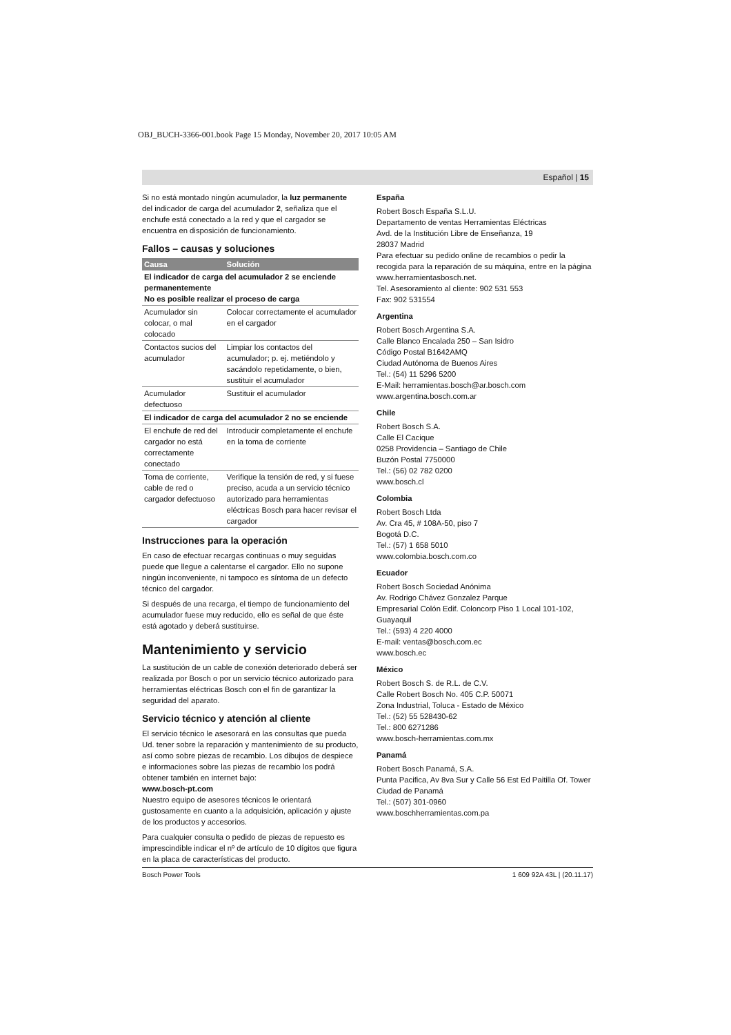OBJ_BUCH-3366-001.book Page 15 Monday, November 20, 2017 10:05 AM
Español | 15
Si no está montado ningún acumulador, la luz permanente del indicador de carga del acumulador 2, señaliza que el enchufe está conectado a la red y que el cargador se encuentra en disposición de funcionamiento.
Fallos – causas y soluciones
| Causa | Solución |
| --- | --- |
| El indicador de carga del acumulador 2 se enciende permanentemente No es posible realizar el proceso de carga | |
| Acumulador sin colocar, o mal colocado | Colocar correctamente el acumulador en el cargador |
| Contactos sucios del acumulador | Limpiar los contactos del acumulador; p. ej. metiéndolo y sacándolo repetidamente, o bien, sustituir el acumulador |
| Acumulador defectuoso | Sustituir el acumulador |
| El indicador de carga del acumulador 2 no se enciende | |
| El enchufe de red del cargador no está correctamente conectado | Introducir completamente el enchufe en la toma de corriente |
| Toma de corriente, cable de red o cargador defectuoso | Verifique la tensión de red, y si fuese preciso, acuda a un servicio técnico autorizado para herramientas eléctricas Bosch para hacer revisar el cargador |
Instrucciones para la operación
En caso de efectuar recargas continuas o muy seguidas puede que llegue a calentarse el cargador. Ello no supone ningún inconveniente, ni tampoco es síntoma de un defecto técnico del cargador.
Si después de una recarga, el tiempo de funcionamiento del acumulador fuese muy reducido, ello es señal de que éste está agotado y deberá sustituirse.
Mantenimiento y servicio
La sustitución de un cable de conexión deteriorado deberá ser realizada por Bosch o por un servicio técnico autorizado para herramientas eléctricas Bosch con el fin de garantizar la seguridad del aparato.
Servicio técnico y atención al cliente
El servicio técnico le asesorará en las consultas que pueda Ud. tener sobre la reparación y mantenimiento de su producto, así como sobre piezas de recambio. Los dibujos de despiece e informaciones sobre las piezas de recambio los podrá obtener también en internet bajo:
www.bosch-pt.com
Nuestro equipo de asesores técnicos le orientará gustosamente en cuanto a la adquisición, aplicación y ajuste de los productos y accesorios.
Para cualquier consulta o pedido de piezas de repuesto es imprescindible indicar el nº de artículo de 10 dígitos que figura en la placa de características del producto.
España
Robert Bosch España S.L.U.
Departamento de ventas Herramientas Eléctricas
Avd. de la Institución Libre de Enseñanza, 19
28037 Madrid
Para efectuar su pedido online de recambios o pedir la recogida para la reparación de su máquina, entre en la página www.herramientasbosch.net.
Tel. Asesoramiento al cliente: 902 531 553
Fax: 902 531554
Argentina
Robert Bosch Argentina S.A.
Calle Blanco Encalada 250 – San Isidro
Código Postal B1642AMQ
Ciudad Autónoma de Buenos Aires
Tel.: (54) 11 5296 5200
E-Mail: herramientas.bosch@ar.bosch.com
www.argentina.bosch.com.ar
Chile
Robert Bosch S.A.
Calle El Cacique
0258 Providencia – Santiago de Chile
Buzón Postal 7750000
Tel.: (56) 02 782 0200
www.bosch.cl
Colombia
Robert Bosch Ltda
Av. Cra 45, # 108A-50, piso 7
Bogotá D.C.
Tel.: (57) 1 658 5010
www.colombia.bosch.com.co
Ecuador
Robert Bosch Sociedad Anónima
Av. Rodrigo Chávez Gonzalez Parque
Empresarial Colón Edif. Coloncorp Piso 1 Local 101-102, Guayaquil
Tel.: (593) 4 220 4000
E-mail: ventas@bosch.com.ec
www.bosch.ec
México
Robert Bosch S. de R.L. de C.V.
Calle Robert Bosch No. 405 C.P. 50071
Zona Industrial, Toluca - Estado de México
Tel.: (52) 55 528430-62
Tel.: 800 6271286
www.bosch-herramientas.com.mx
Panamá
Robert Bosch Panamá, S.A.
Punta Pacifica, Av 8va Sur y Calle 56 Est Ed Paitilla Of. Tower
Ciudad de Panamá
Tel.: (507) 301-0960
www.boschherramientas.com.pa
Bosch Power Tools 1 609 92A 43L | (20.11.17)